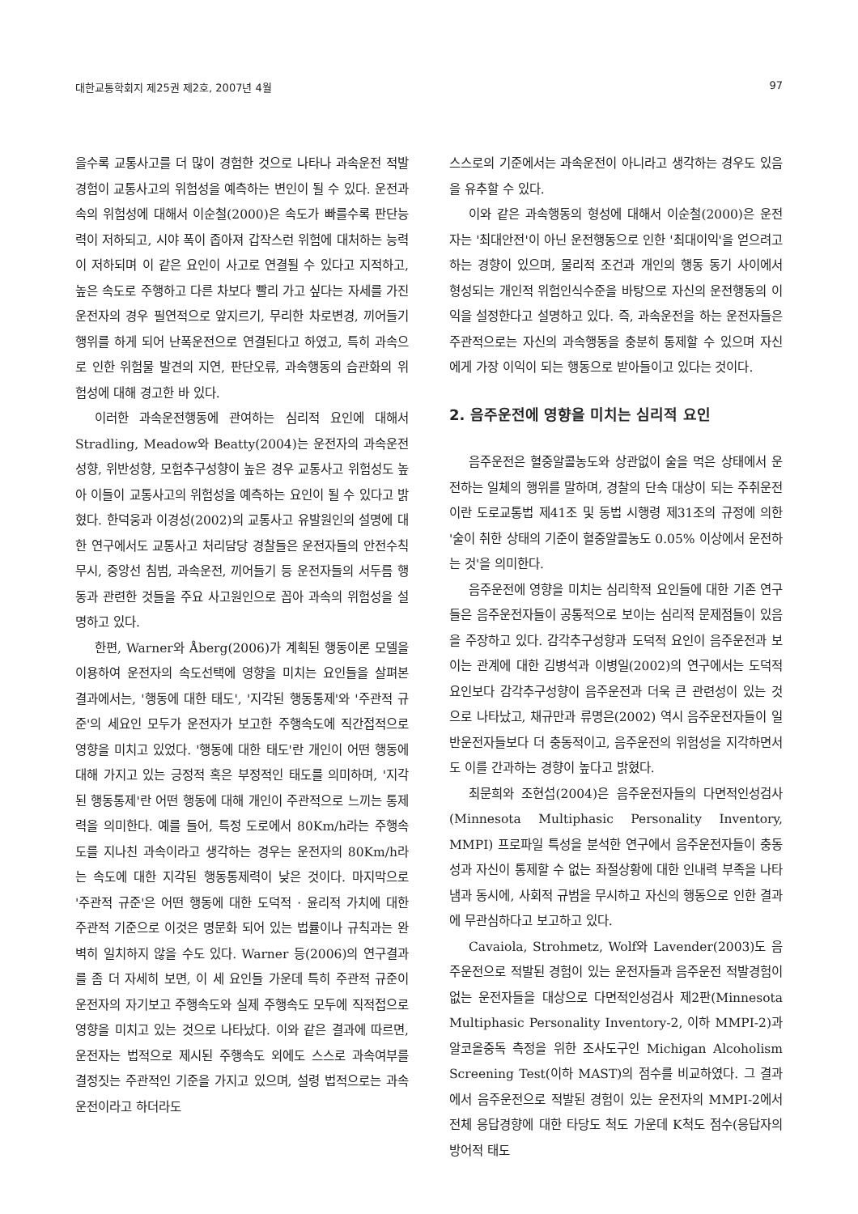대한교통학회지 제25권 제2호, 2007년 4월 97
을수록 교통사고를 더 많이 경험한 것으로 나타나 과속운전 적발경험이 교통사고의 위험성을 예측하는 변인이 될 수 있다. 운전과속의 위험성에 대해서 이순철(2000)은 속도가 빠를수록 판단능력이 저하되고, 시야 폭이 좁아져 갑작스런 위험에 대처하는 능력이 저하되며 이 같은 요인이 사고로 연결될 수 있다고 지적하고, 높은 속도로 주행하고 다른 차보다 빨리 가고 싶다는 자세를 가진 운전자의 경우 필연적으로 앞지르기, 무리한 차로변경, 끼어들기 행위를 하게 되어 난폭운전으로 연결된다고 하였고, 특히 과속으로 인한 위험물 발견의 지연, 판단오류, 과속행동의 습관화의 위험성에 대해 경고한 바 있다.
이러한 과속운전행동에 관여하는 심리적 요인에 대해서 Stradling, Meadow와 Beatty(2004)는 운전자의 과속운전성향, 위반성향, 모험추구성향이 높은 경우 교통사고 위험성도 높아 이들이 교통사고의 위험성을 예측하는 요인이 될 수 있다고 밝혔다. 한덕웅과 이경성(2002)의 교통사고 유발원인의 설명에 대한 연구에서도 교통사고 처리담당 경찰들은 운전자들의 안전수칙 무시, 중앙선 침범, 과속운전, 끼어들기 등 운전자들의 서두름 행동과 관련한 것들을 주요 사고원인으로 꼽아 과속의 위험성을 설명하고 있다.
한편, Warner와 Åberg(2006)가 계획된 행동이론 모델을 이용하여 운전자의 속도선택에 영향을 미치는 요인들을 살펴본 결과에서는, '행동에 대한 태도', '지각된 행동통제'와 '주관적 규준'의 세요인 모두가 운전자가 보고한 주행속도에 직간접적으로 영향을 미치고 있었다. '행동에 대한 태도'란 개인이 어떤 행동에 대해 가지고 있는 긍정적 혹은 부정적인 태도를 의미하며, '지각된 행동통제'란 어떤 행동에 대해 개인이 주관적으로 느끼는 통제력을 의미한다. 예를 들어, 특정 도로에서 80Km/h라는 주행속도를 지나친 과속이라고 생각하는 경우는 운전자의 80Km/h라는 속도에 대한 지각된 행동통제력이 낮은 것이다. 마지막으로 '주관적 규준'은 어떤 행동에 대한 도덕적 · 윤리적 가치에 대한 주관적 기준으로 이것은 명문화 되어 있는 법률이나 규칙과는 완벽히 일치하지 않을 수도 있다. Warner 등(2006)의 연구결과를 좀 더 자세히 보면, 이 세 요인들 가운데 특히 주관적 규준이 운전자의 자기보고 주행속도와 실제 주행속도 모두에 직적접으로 영향을 미치고 있는 것으로 나타났다. 이와 같은 결과에 따르면, 운전자는 법적으로 제시된 주행속도 외에도 스스로 과속여부를 결정짓는 주관적인 기준을 가지고 있으며, 설령 법적으로는 과속운전이라고 하더라도
스스로의 기준에서는 과속운전이 아니라고 생각하는 경우도 있음을 유추할 수 있다.
이와 같은 과속행동의 형성에 대해서 이순철(2000)은 운전자는 '최대안전'이 아닌 운전행동으로 인한 '최대이익'을 얻으려고 하는 경향이 있으며, 물리적 조건과 개인의 행동 동기 사이에서 형성되는 개인적 위험인식수준을 바탕으로 자신의 운전행동의 이익을 설정한다고 설명하고 있다. 즉, 과속운전을 하는 운전자들은 주관적으로는 자신의 과속행동을 충분히 통제할 수 있으며 자신에게 가장 이익이 되는 행동으로 받아들이고 있다는 것이다.
2. 음주운전에 영향을 미치는 심리적 요인
음주운전은 혈중알콜농도와 상관없이 술을 먹은 상태에서 운전하는 일체의 행위를 말하며, 경찰의 단속 대상이 되는 주취운전이란 도로교통법 제41조 및 동법 시행령 제31조의 규정에 의한 '술이 취한 상태의 기준이 혈중알콜농도 0.05% 이상에서 운전하는 것'을 의미한다.
음주운전에 영향을 미치는 심리학적 요인들에 대한 기존 연구들은 음주운전자들이 공통적으로 보이는 심리적 문제점들이 있음을 주장하고 있다. 감각추구성향과 도덕적 요인이 음주운전과 보이는 관계에 대한 김병석과 이병일(2002)의 연구에서는 도덕적 요인보다 감각추구성향이 음주운전과 더욱 큰 관련성이 있는 것으로 나타났고, 채규만과 류명은(2002) 역시 음주운전자들이 일반운전자들보다 더 충동적이고, 음주운전의 위험성을 지각하면서도 이를 간과하는 경향이 높다고 밝혔다.
최문희와 조현섭(2004)은 음주운전자들의 다면적인성검사(Minnesota Multiphasic Personality Inventory, MMPI) 프로파일 특성을 분석한 연구에서 음주운전자들이 충동성과 자신이 통제할 수 없는 좌절상황에 대한 인내력 부족을 나타냄과 동시에, 사회적 규범을 무시하고 자신의 행동으로 인한 결과에 무관심하다고 보고하고 있다.
Cavaiola, Strohmetz, Wolf와 Lavender(2003)도 음주운전으로 적발된 경험이 있는 운전자들과 음주운전 적발경험이 없는 운전자들을 대상으로 다면적인성검사 제2판(Minnesota Multiphasic Personality Inventory-2, 이하 MMPI-2)과 알코올중독 측정을 위한 조사도구인 Michigan Alcoholism Screening Test(이하 MAST)의 점수를 비교하였다. 그 결과에서 음주운전으로 적발된 경험이 있는 운전자의 MMPI-2에서 전체 응답경향에 대한 타당도 척도 가운데 K척도 점수(응답자의 방어적 태도